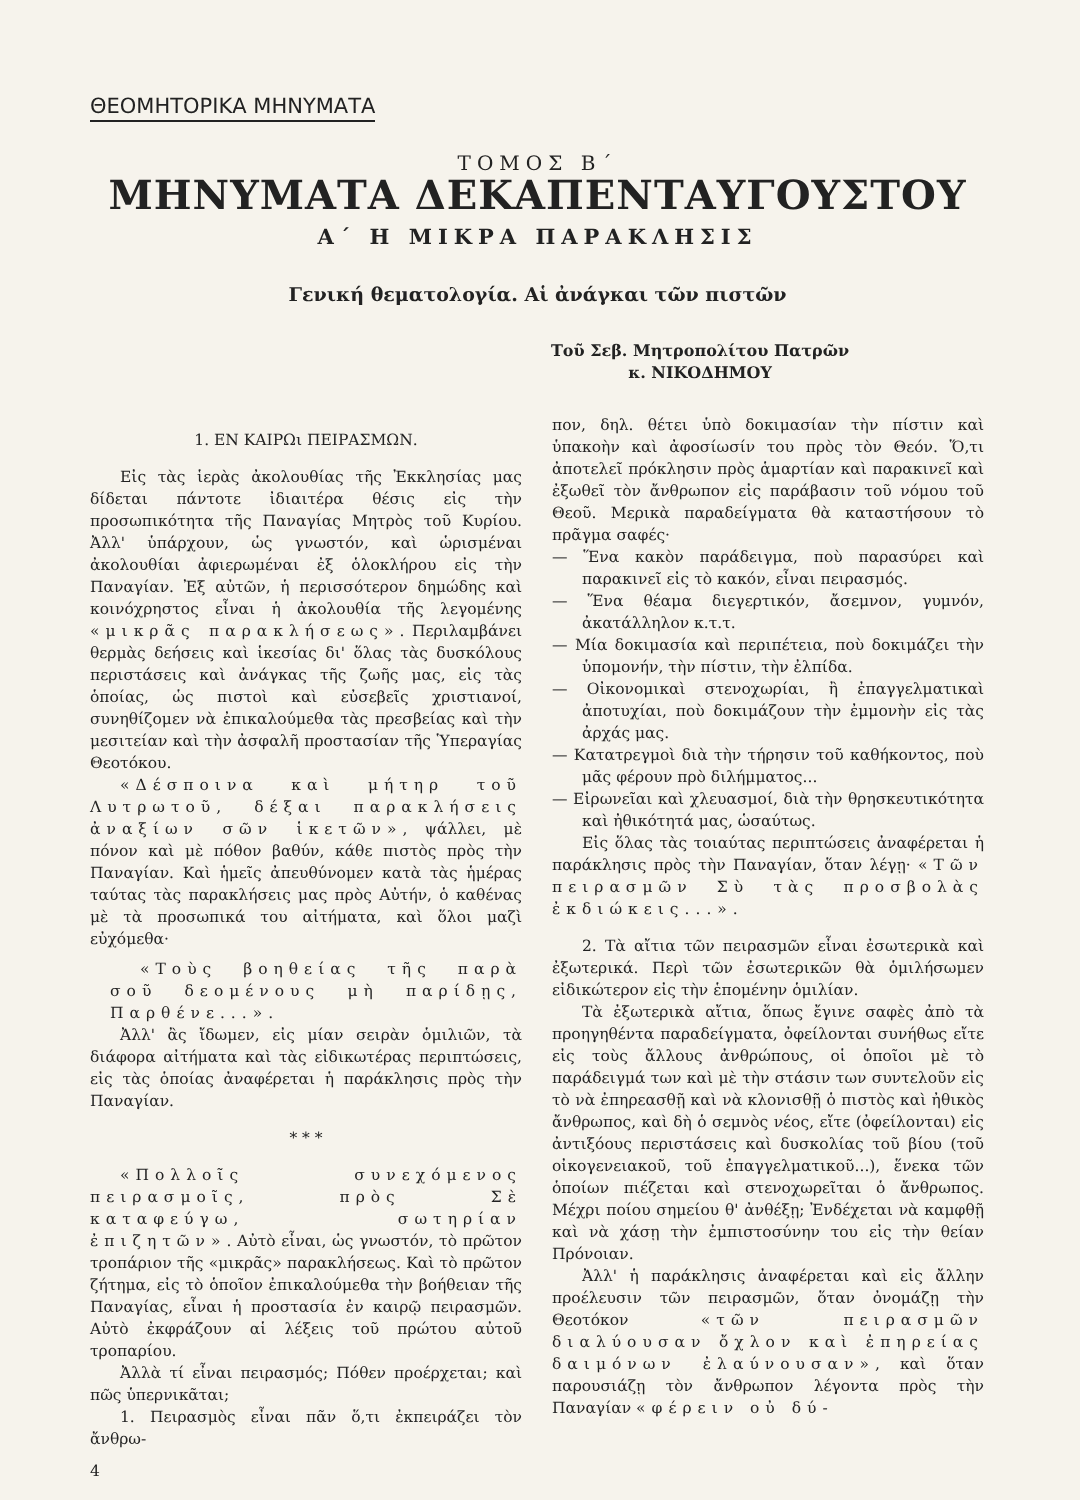ΘΕΟΜΗΤΟΡΙΚΑ ΜΗΝΥΜΑΤΑ
ΤΟΜΟΣ Β΄
ΜΗΝΥΜΑΤΑ ΔΕΚΑΠΕΝΤΑΥΓΟΥΣΤΟΥ
Α΄ Η ΜΙΚΡΑ ΠΑΡΑΚΛΗΣΙΣ
Γενική θεματολογία. Αἱ ἀνάγκαι τῶν πιστῶν
Τοῦ Σεβ. Μητροπολίτου Πατρῶν
κ. ΝΙΚΟΔΗΜΟΥ
1. ΕΝ ΚΑΙΡΩι ΠΕΙΡΑΣΜΩΝ.
Εἰς τὰς ἱερὰς ἀκολουθίας τῆς Ἐκκλησίας μας δίδεται πάντοτε ἰδιαιτέρα θέσις εἰς τὴν προσωπικότητα τῆς Παναγίας Μητρὸς τοῦ Κυρίου. Ἀλλ' ὑπάρχουν, ὡς γνωστόν, καὶ ὡρισμέναι ἀκολουθίαι ἀφιερωμέναι ἐξ ὁλοκλήρου εἰς τὴν Παναγίαν. Ἐξ αὐτῶν, ἡ περισσότερον δημώδης καὶ κοινόχρηστος εἶναι ἡ ἀκολουθία τῆς λεγομένης «μικρᾶς παρακλήσεως». Περιλαμβάνει θερμὰς δεήσεις καὶ ἱκεσίας δι' ὅλας τὰς δυσκόλους περιστάσεις καὶ ἀνάγκας τῆς ζωῆς μας, εἰς τὰς ὁποίας, ὡς πιστοὶ καὶ εὐσεβεῖς χριστιανοί, συνηθίζομεν νὰ ἐπικαλούμεθα τὰς πρεσβείας καὶ τὴν μεσιτείαν καὶ τὴν ἀσφαλῆ προστασίαν τῆς Ὑπεραγίας Θεοτόκου.
«Δέσποινα καὶ μήτηρ τοῦ Λυτρωτοῦ, δέξαι παρακλήσεις ἀναξίων σῶν ἱκετῶν», ψάλλει, μὲ πόνον καὶ μὲ πόθον βαθύν, κάθε πιστὸς πρὸς τὴν Παναγίαν. Καὶ ἡμεῖς ἀπευθύνομεν κατὰ τὰς ἡμέρας ταύτας τὰς παρακλήσεις μας πρὸς Αὐτήν, ὁ καθένας μὲ τὰ προσωπικά του αἰτήματα, καὶ ὅλοι μαζὶ εὐχόμεθα·
«Τοὺς βοηθείας τῆς παρὰ σοῦ δεομένους μὴ παρίδῃς, Παρθένε...».
Ἀλλ' ἂς ἴδωμεν, εἰς μίαν σειρὰν ὁμιλιῶν, τὰ διάφορα αἰτήματα καὶ τὰς εἰδικωτέρας περιπτώσεις, εἰς τὰς ὁποίας ἀναφέρεται ἡ παράκλησις πρὸς τὴν Παναγίαν.
* * *
«Πολλοῖς συνεχόμενος πειρασμοῖς, πρὸς Σὲ καταφεύγω, σωτηρίαν ἐπιζητῶν». Αὐτὸ εἶναι, ὡς γνωστόν, τὸ πρῶτον τροπάριον τῆς «μικρᾶς» παρακλήσεως. Καὶ τὸ πρῶτον ζήτημα, εἰς τὸ ὁποῖον ἐπικαλούμεθα τὴν βοήθειαν τῆς Παναγίας, εἶναι ἡ προστασία ἐν καιρῷ πειρασμῶν. Αὐτὸ ἐκφράζουν αἱ λέξεις τοῦ πρώτου αὐτοῦ τροπαρίου.
Ἀλλὰ τί εἶναι πειρασμός; Πόθεν προέρχεται; καὶ πῶς ὑπερνικᾶται;
1. Πειρασμὸς εἶναι πᾶν ὅ,τι ἐκπειράζει τὸν ἄνθρω-
πον, δηλ. θέτει ὑπὸ δοκιμασίαν τὴν πίστιν καὶ ὑπακοὴν καὶ ἀφοσίωσίν του πρὸς τὸν Θεόν. Ὅ,τι ἀποτελεῖ πρόκλησιν πρὸς ἁμαρτίαν καὶ παρακινεῖ καὶ ἐξωθεῖ τὸν ἄνθρωπον εἰς παράβασιν τοῦ νόμου τοῦ Θεοῦ. Μερικὰ παραδείγματα θὰ καταστήσουν τὸ πρᾶγμα σαφές·
— Ἕνα κακὸν παράδειγμα, ποὺ παρασύρει καὶ παρακινεῖ εἰς τὸ κακόν, εἶναι πειρασμός.
— Ἕνα θέαμα διεγερτικόν, ἄσεμνον, γυμνόν, ἀκατάλληλον κ.τ.τ.
— Μία δοκιμασία καὶ περιπέτεια, ποὺ δοκιμάζει τὴν ὑπομονήν, τὴν πίστιν, τὴν ἐλπίδα.
— Οἰκονομικαὶ στενοχωρίαι, ἢ ἐπαγγελματικαὶ ἀποτυχίαι, ποὺ δοκιμάζουν τὴν ἐμμονὴν εἰς τὰς ἀρχάς μας.
— Κατατρεγμοὶ διὰ τὴν τήρησιν τοῦ καθήκοντος, ποὺ μᾶς φέρουν πρὸ διλήμματος...
— Εἰρωνεῖαι καὶ χλευασμοί, διὰ τὴν θρησκευτικότητα καὶ ἠθικότητά μας, ὡσαύτως.
Εἰς ὅλας τὰς τοιαύτας περιπτώσεις ἀναφέρεται ἡ παράκλησις πρὸς τὴν Παναγίαν, ὅταν λέγῃ· «Τῶν πειρασμῶν Σὺ τὰς προσβολὰς ἐκδιώκεις...».
2. Τὰ αἴτια τῶν πειρασμῶν εἶναι ἐσωτερικὰ καὶ ἐξωτερικά. Περὶ τῶν ἐσωτερικῶν θὰ ὁμιλήσωμεν εἰδικώτερον εἰς τὴν ἑπομένην ὁμιλίαν.
Τὰ ἐξωτερικὰ αἴτια, ὅπως ἔγινε σαφὲς ἀπὸ τὰ προηγηθέντα παραδείγματα, ὀφείλονται συνήθως εἴτε εἰς τοὺς ἄλλους ἀνθρώπους, οἱ ὁποῖοι μὲ τὸ παράδειγμά των καὶ μὲ τὴν στάσιν των συντελοῦν εἰς τὸ νὰ ἐπηρεασθῇ καὶ νὰ κλονισθῇ ὁ πιστὸς καὶ ἠθικὸς ἄνθρωπος, καὶ δὴ ὁ σεμνὸς νέος, εἴτε (ὀφείλονται) εἰς ἀντιξόους περιστάσεις καὶ δυσκολίας τοῦ βίου (τοῦ οἰκογενειακοῦ, τοῦ ἐπαγγελματικοῦ...), ἕνεκα τῶν ὁποίων πιέζεται καὶ στενοχωρεῖται ὁ ἄνθρωπος. Μέχρι ποίου σημείου θ' ἀνθέξῃ; Ἐνδέχεται νὰ καμφθῇ καὶ νὰ χάσῃ τὴν ἐμπιστοσύνην του εἰς τὴν θείαν Πρόνοιαν.
Ἀλλ' ἡ παράκλησις ἀναφέρεται καὶ εἰς ἄλλην προέλευσιν τῶν πειρασμῶν, ὅταν ὀνομάζῃ τὴν Θεοτόκον «τῶν πειρασμῶν διαλύουσαν ὄχλον καὶ ἐπηρείας δαιμόνων ἐλαύνουσαν», καὶ ὅταν παρουσιάζῃ τὸν ἄνθρωπον λέγοντα πρὸς τὴν Παναγίαν «φέρειν οὐ δύ-
4